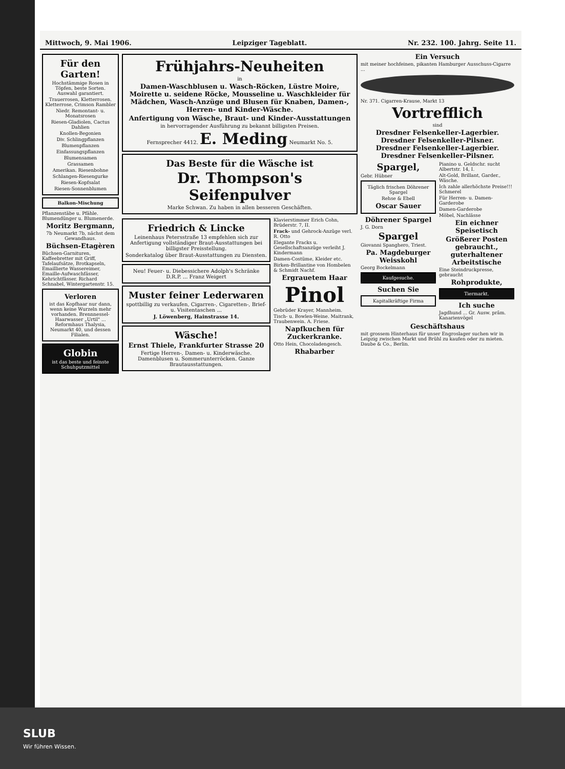Mittwoch, 9. Mai 1906. Leipziger Tageblatt. Nr. 232. 100. Jahrg. Seite 11.
Für den Garten!
Hochstämmige Rosen in Töpfen, beste Sorten. Auswahl garantiert.
Trauerrosen, Kletterrosen. Kletterrose, Crimson Rambler
Niedr. Remontant- u. Monatsrosen
Riesen-Gladiolen, Cactus Dahlien
Knollen-Begonien
Div. Schlingpflanzen
Blumenpflanzen
Einfassungspflanzen
Blumensamen
Grassamen
Amerikan. Riesenbohne
Schlangen-Riesengurke
Riesen-Kopfsalat
Riesen-Sonnenblumen
Balkon-Mischung
Pflanzenstäbe u. Pfähle. Blumendünger u. Blumenerde.
Moritz Bergmann,
7b Neumarkt 7b, nächst dem Gewandhaus.
Büchsen-Etagèren
Büchsen-Garnituren, Kaffeebretter mit Griff, Tafelaufsätze, Brotkapseln, Emaillierte Wassereimer, Emaille-Aufwaschfässer, Kehrichtfässer. Richard Schnabel, Wintergartenstr. 15.
Verloren
ist das Kopfhaar nur dann, wenn keine Wurzeln mehr vorhanden. Brennnessel-Haarwasser „Urtil" ... Reformhaus Thalysia, Neumarkt 40, und dessen Filialen.
Globin
ist das beste und feinste Schuhputzmittel
Frühjahrs-Neuheiten
in
Damen-Waschblusen u. Wasch-Röcken, Lüstre Moire, Moirette u. seidene Röcke, Mousseline u. Waschkleider für Mädchen, Wasch-Anzüge und Blusen für Knaben, Damen-, Herren- und Kinder-Wäsche.
Anfertigung von Wäsche, Braut- und Kinder-Ausstattungen
in hervorragender Ausführung zu bekannt billigsten Preisen.
Fernsprecher 4412. E. Meding Neumarkt No. 5.
Das Beste für die Wäsche ist
Dr. Thompson's Seifenpulver
Marke Schwan. Zu haben in allen besseren Geschäften.
Friedrich & Lincke
Leinenhaus Petersstraße 13 empfehlen sich zur Anfertigung vollständiger Braut-Ausstattungen bei billigster Preisstellung.
Sonderkatalog über Braut-Ausstattungen zu Diensten.
Neu! Feuer- u. Diebessichere Adolph's Schränke D.R.P. ... Franz Weigert
Muster feiner Lederwaren
spottbillig zu verkaufen, Cigarren-, Cigaretten-, Brief- u. Visitentaschen ...
J. Löwenberg, Hainstrasse 14.
Wäsche!
Ernst Thiele, Frankfurter Strasse 20
Fertige Herren-, Damen- u. Kinderwäsche. Damenblusen u. Sommerunterröcken. Ganze Brautausstattungen.
Klavierstimmer Erich Cohn, Brüderstr. 7, II.
Frack- und Gehrock-Anzüge verl. R. Otto
Elegante Fracks u. Gesellschaftsanzüge verleiht J. Kindermann
Damen-Costüme, Kleider etc.
Birken-Brillantine von Hombelen & Schmidt Nachf.
Ergrauetem Haar
Pinol
Gebrüder Krayer, Mannheim.
Tisch- u. Bowlen-Weine. Maitrank, Traubenwein. A. Friese.
Napfkuchen für Zuckerkranke.
Otto Hein, Chocoladengesch.
Rhabarber
Ein Versuch
mit meiner hochfeinen, pikanten Hamburger Ausschuss-Cigarre ...
Nr. 371. Cigarren-Krause, Markt 13
Vortrefflich
sind
Dresdner Felsenkeller-Lagerbier.
Dresdner Felsenkeller-Pilsner.
Dresdner Felsenkeller-Lagerbier.
Dresdner Felsenkeller-Pilsner.
Spargel,
Gebr. Hübner
Täglich frischen Döhrener Spargel
Rehse & Ebell
Oscar Sauer
Döhrener Spargel
J. G. Dorn
Spargel
Giovanni Spanghero, Triest.
Pa. Magdeburger Weisskohl
Georg Bockelmann
Kaufgesuche.
Suchen Sie
Kapitalkräftige Firma
Pianino u. Geldschr. sucht Albertstr. 14, I.
Alt-Gold, Brillant, Garder., Wäsche.
Ich zahle allerhöchste Preise!!! Schmerel
Für Herren- u. Damen-Garderobe
Damen-Garderobe
Möbel, Nachlässe
Ein eichner Speisetisch
Größerer Posten gebraucht., guterhaltener Arbeitstische
Eine Steindruckpresse, gebraucht
Rohprodukte,
Tiermarkt.
Ich suche
Jagdhund ... Gr. Ausw. prām. Kanarienvögel
Geschäftshaus
mit grossem Hinterhaus für unser Engrosl​ager suchen wir in Leipzig zwischen Markt und Brühl zu kaufen oder zu mieten. Daube & Co., Berlin.
SLUB
Wir führen Wissen.